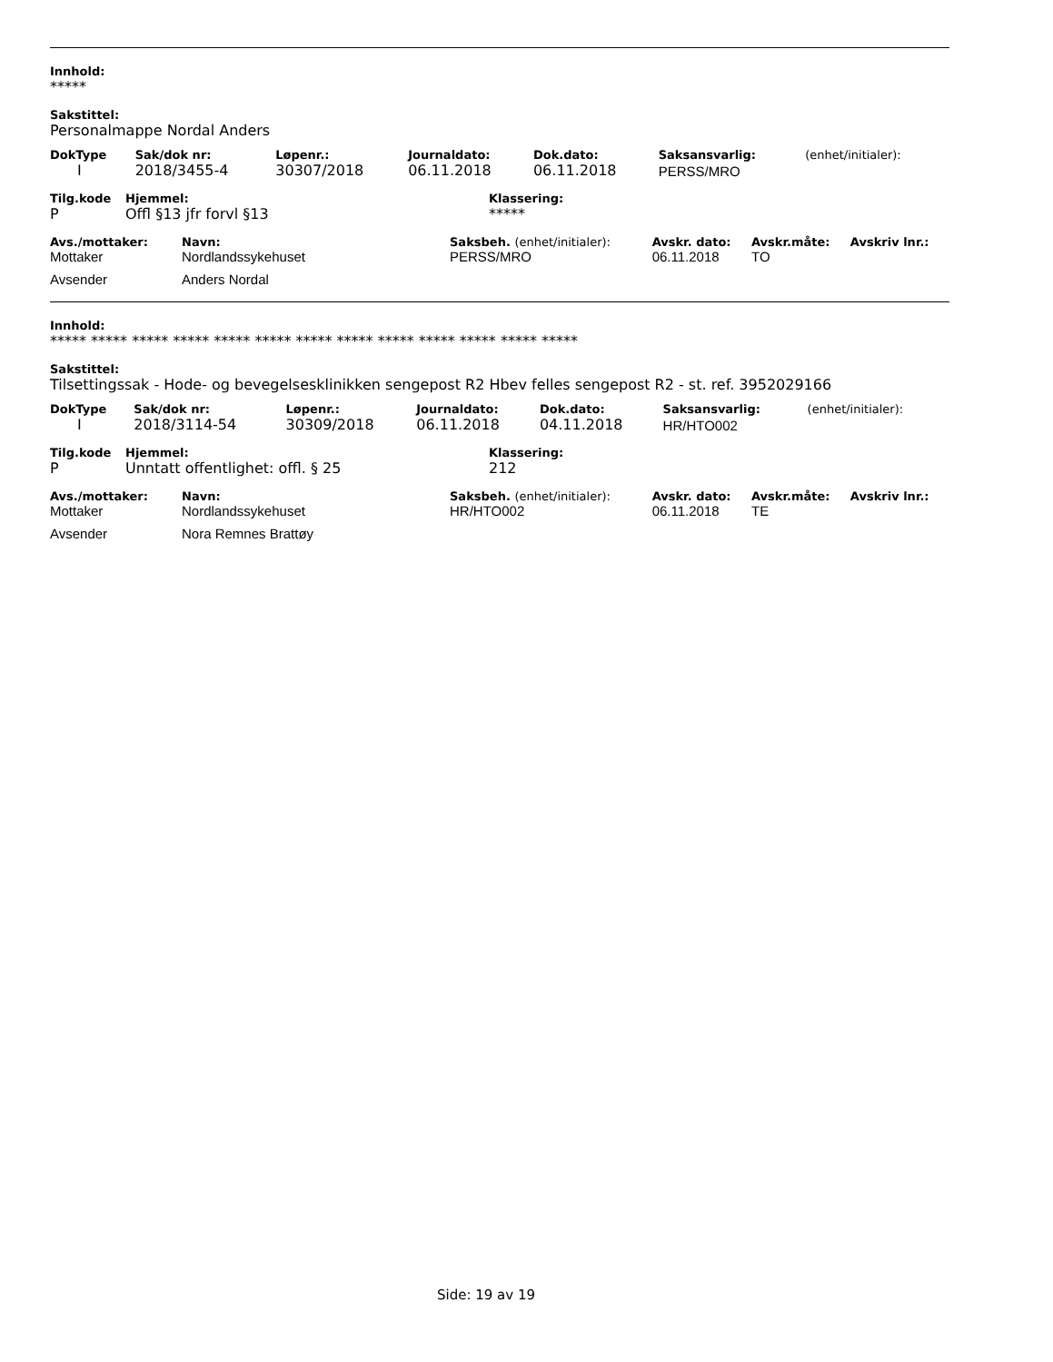Innhold:
*****
Sakstittel:
Personalmappe Nordal Anders
| DokType | Sak/dok nr: | Løpenr.: | Journaldato: | Dok.dato: | Saksansvarlig: | (enhet/initialer): |
| --- | --- | --- | --- | --- | --- | --- |
| I | 2018/3455-4 | 30307/2018 | 06.11.2018 | 06.11.2018 | PERSS/MRO | |
| Tilg.kode | Hjemmel: | Klassering: |
| --- | --- | --- |
| P | Offl §13 jfr forvl §13 | ***** |
| Avs./mottaker: | Navn: | Saksbeh. (enhet/initialer): | Avskr. dato: | Avskr.måte: | Avskriv lnr.: |
| --- | --- | --- | --- | --- | --- |
| Mottaker | Nordlandssykehuset | PERSS/MRO | 06.11.2018 | TO | |
| Avsender | Anders Nordal | | | | |
Innhold:
***** ***** ***** ***** ***** ***** ***** ***** ***** ***** ***** ***** *****
Sakstittel:
Tilsettingssak - Hode- og bevegelsesklinikken sengepost R2 Hbev felles sengepost R2 - st. ref. 3952029166
| DokType | Sak/dok nr: | Løpenr.: | Journaldato: | Dok.dato: | Saksansvarlig: | (enhet/initialer): |
| --- | --- | --- | --- | --- | --- | --- |
| I | 2018/3114-54 | 30309/2018 | 06.11.2018 | 04.11.2018 | HR/HTO002 | |
| Tilg.kode | Hjemmel: | Klassering: |
| --- | --- | --- |
| P | Unntatt offentlighet: offl. § 25 | 212 |
| Avs./mottaker: | Navn: | Saksbeh. (enhet/initialer): | Avskr. dato: | Avskr.måte: | Avskriv lnr.: |
| --- | --- | --- | --- | --- | --- |
| Mottaker | Nordlandssykehuset | HR/HTO002 | 06.11.2018 | TE | |
| Avsender | Nora Remnes Brattøy | | | | |
Side: 19 av 19